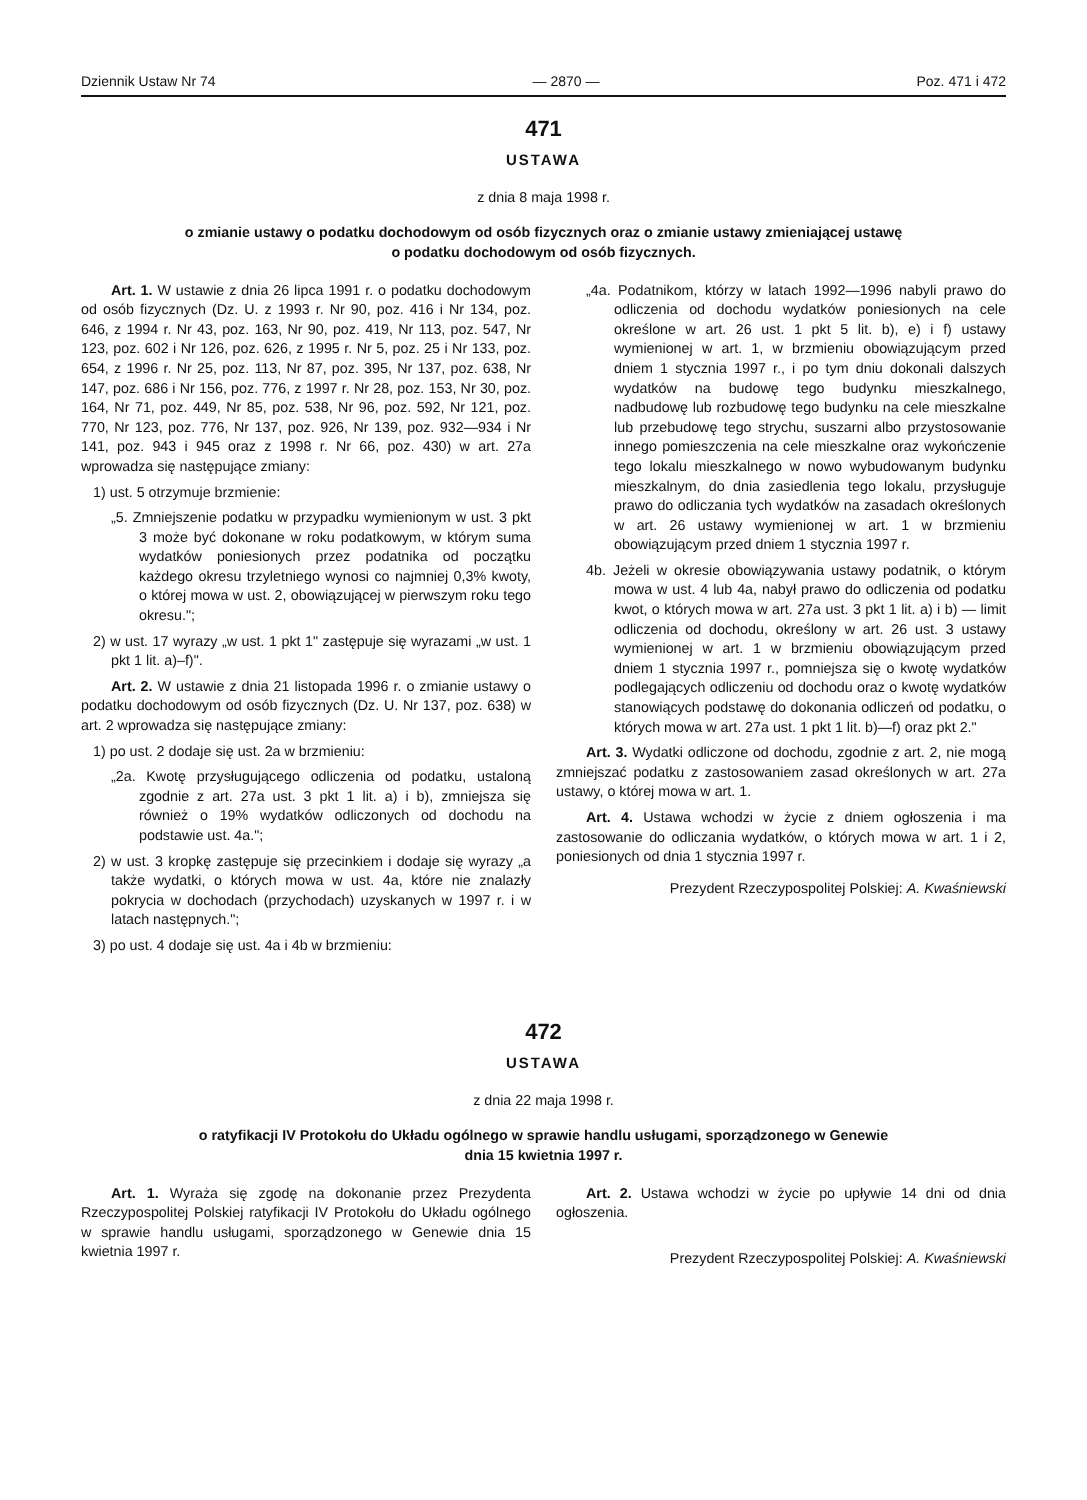Dziennik Ustaw Nr 74 — 2870 — Poz. 471 i 472
471
USTAWA
z dnia 8 maja 1998 r.
o zmianie ustawy o podatku dochodowym od osób fizycznych oraz o zmianie ustawy zmieniającej ustawę
o podatku dochodowym od osób fizycznych.
Art. 1. W ustawie z dnia 26 lipca 1991 r. o podatku dochodowym od osób fizycznych (Dz. U. z 1993 r. Nr 90, poz. 416 i Nr 134, poz. 646, z 1994 r. Nr 43, poz. 163, Nr 90, poz. 419, Nr 113, poz. 547, Nr 123, poz. 602 i Nr 126, poz. 626, z 1995 r. Nr 5, poz. 25 i Nr 133, poz. 654, z 1996 r. Nr 25, poz. 113, Nr 87, poz. 395, Nr 137, poz. 638, Nr 147, poz. 686 i Nr 156, poz. 776, z 1997 r. Nr 28, poz. 153, Nr 30, poz. 164, Nr 71, poz. 449, Nr 85, poz. 538, Nr 96, poz. 592, Nr 121, poz. 770, Nr 123, poz. 776, Nr 137, poz. 926, Nr 139, poz. 932—934 i Nr 141, poz. 943 i 945 oraz z 1998 r. Nr 66, poz. 430) w art. 27a wprowadza się następujące zmiany:
1) ust. 5 otrzymuje brzmienie:
„5. Zmniejszenie podatku w przypadku wymienionym w ust. 3 pkt 3 może być dokonane w roku podatkowym, w którym suma wydatków poniesionych przez podatnika od początku każdego okresu trzyletniego wynosi co najmniej 0,3% kwoty, o której mowa w ust. 2, obowiązującej w pierwszym roku tego okresu.";
2) w ust. 17 wyrazy „w ust. 1 pkt 1" zastępuje się wyrazami „w ust. 1 pkt 1 lit. a)–f)".
Art. 2. W ustawie z dnia 21 listopada 1996 r. o zmianie ustawy o podatku dochodowym od osób fizycznych (Dz. U. Nr 137, poz. 638) w art. 2 wprowadza się następujące zmiany:
1) po ust. 2 dodaje się ust. 2a w brzmieniu:
„2a. Kwotę przysługującego odliczenia od podatku, ustaloną zgodnie z art. 27a ust. 3 pkt 1 lit. a) i b), zmniejsza się również o 19% wydatków odliczonych od dochodu na podstawie ust. 4a.";
2) w ust. 3 kropkę zastępuje się przecinkiem i dodaje się wyrazy „a także wydatki, o których mowa w ust. 4a, które nie znalazły pokrycia w dochodach (przychodach) uzyskanych w 1997 r. i w latach następnych.";
3) po ust. 4 dodaje się ust. 4a i 4b w brzmieniu:
„4a. Podatnikom, którzy w latach 1992—1996 nabyli prawo do odliczenia od dochodu wydatków poniesionych na cele określone w art. 26 ust. 1 pkt 5 lit. b), e) i f) ustawy wymienionej w art. 1, w brzmieniu obowiązującym przed dniem 1 stycznia 1997 r., i po tym dniu dokonali dalszych wydatków na budowę tego budynku mieszkalnego, nadbudowę lub rozbudowę tego budynku na cele mieszkalne lub przebudowę tego strychu, suszarni albo przystosowanie innego pomieszczenia na cele mieszkalne oraz wykończenie tego lokalu mieszkalnego w nowo wybudowanym budynku mieszkalnym, do dnia zasiedlenia tego lokalu, przysługuje prawo do odliczania tych wydatków na zasadach określonych w art. 26 ustawy wymienionej w art. 1 w brzmieniu obowiązującym przed dniem 1 stycznia 1997 r.
4b. Jeżeli w okresie obowiązywania ustawy podatnik, o którym mowa w ust. 4 lub 4a, nabył prawo do odliczenia od podatku kwot, o których mowa w art. 27a ust. 3 pkt 1 lit. a) i b) — limit odliczenia od dochodu, określony w art. 26 ust. 3 ustawy wymienionej w art. 1 w brzmieniu obowiązującym przed dniem 1 stycznia 1997 r., pomniejsza się o kwotę wydatków podlegających odliczeniu od dochodu oraz o kwotę wydatków stanowiących podstawę do dokonania odliczeń od podatku, o których mowa w art. 27a ust. 1 pkt 1 lit. b)—f) oraz pkt 2."
Art. 3. Wydatki odliczone od dochodu, zgodnie z art. 2, nie mogą zmniejszać podatku z zastosowaniem zasad określonych w art. 27a ustawy, o której mowa w art. 1.
Art. 4. Ustawa wchodzi w życie z dniem ogłoszenia i ma zastosowanie do odliczania wydatków, o których mowa w art. 1 i 2, poniesionych od dnia 1 stycznia 1997 r.
Prezydent Rzeczypospolitej Polskiej: A. Kwaśniewski
472
USTAWA
z dnia 22 maja 1998 r.
o ratyfikacji IV Protokołu do Układu ogólnego w sprawie handlu usługami, sporządzonego w Genewie
dnia 15 kwietnia 1997 r.
Art. 1. Wyraża się zgodę na dokonanie przez Prezydenta Rzeczypospolitej Polskiej ratyfikacji IV Protokołu do Układu ogólnego w sprawie handlu usługami, sporządzonego w Genewie dnia 15 kwietnia 1997 r.
Art. 2. Ustawa wchodzi w życie po upływie 14 dni od dnia ogłoszenia.
Prezydent Rzeczypospolitej Polskiej: A. Kwaśniewski